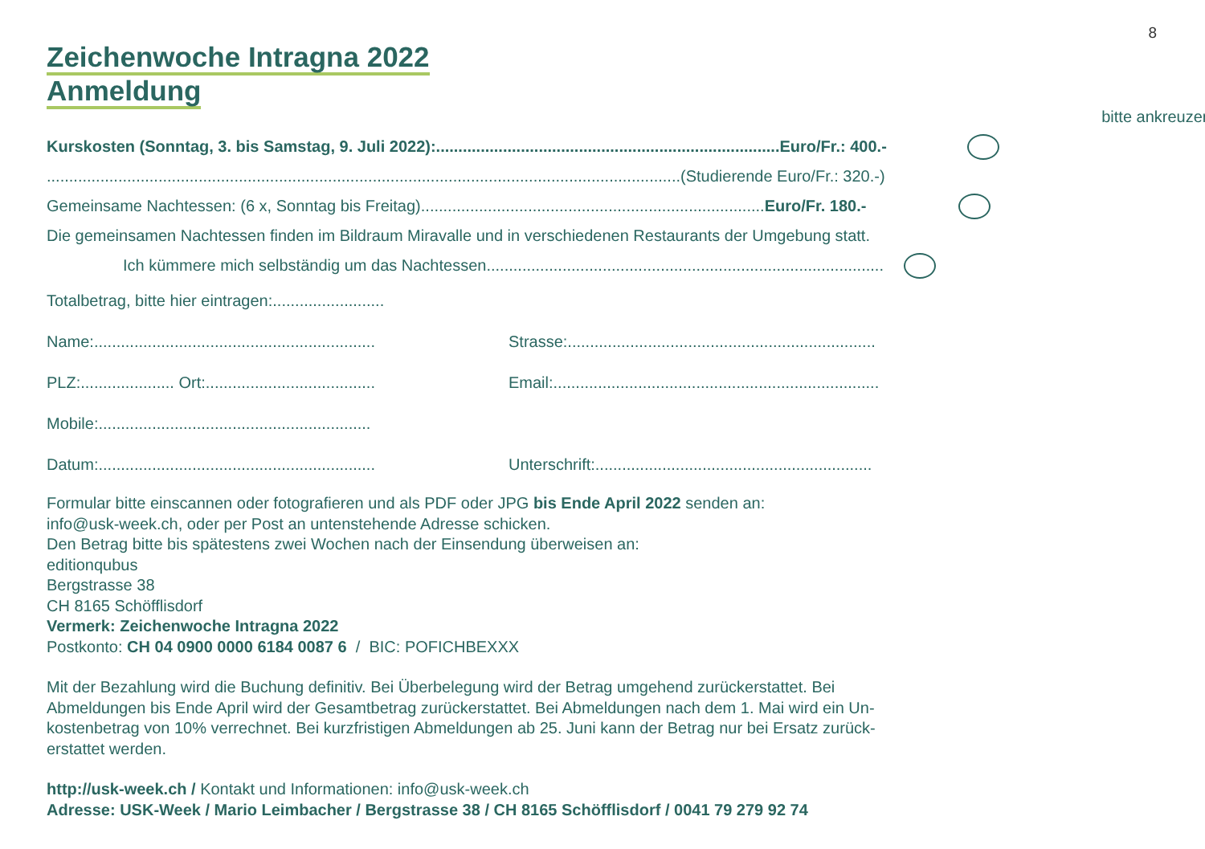8
Zeichenwoche Intragna 2022
Anmeldung
bitte ankreuzen
Kurskosten (Sonntag, 3. bis Samstag, 9. Juli 2022):.............................................................................Euro/Fr.: 400.-
..............................................................................................................................................(Studierende Euro/Fr.: 320.-)
Gemeinsame Nachtessen: (6 x, Sonntag bis Freitag)............................................................................. Euro/Fr. 180.-
Die gemeinsamen Nachtessen finden im Bildraum Miravalle und in verschiedenen Restaurants der Umgebung statt.
Ich kümmere mich selbständig um das Nachtessen.........................................................................................
Totalbetrag, bitte hier eintragen:.........................
Name:............................................................... Strasse:.....................................................................
PLZ:..................... Ort:...................................... Email:.........................................................................
Mobile:.............................................................
Datum:.............................................................. Unterschrift:..............................................................
Formular bitte einscannen oder fotografieren und als PDF oder JPG bis Ende April 2022 senden an:
info@usk-week.ch, oder per Post an untenstehende Adresse schicken.
Den Betrag bitte bis spätestens zwei Wochen nach der Einsendung überweisen an:
editionqubus
Bergstrasse 38
CH 8165 Schöfflisdorf
Vermerk: Zeichenwoche Intragna 2022
Postkonto: CH 04 0900 0000 6184 0087 6 / BIC: POFICHBEXXX
Mit der Bezahlung wird die Buchung definitiv. Bei Überbelegung wird der Betrag umgehend zurückerstattet. Bei
Abmeldungen bis Ende April wird der Gesamtbetrag zurückerstattet. Bei Abmeldungen nach dem 1. Mai wird ein Un-
kostenbetrag von 10% verrechnet. Bei kurzfristigen Abmeldungen ab 25. Juni kann der Betrag nur bei Ersatz zurück-
erstattet werden.
http://usk-week.ch / Kontakt und Informationen: info@usk-week.ch
Adresse: USK-Week / Mario Leimbacher / Bergstrasse 38 / CH 8165 Schöfflisdorf / 0041 79 279 92 74